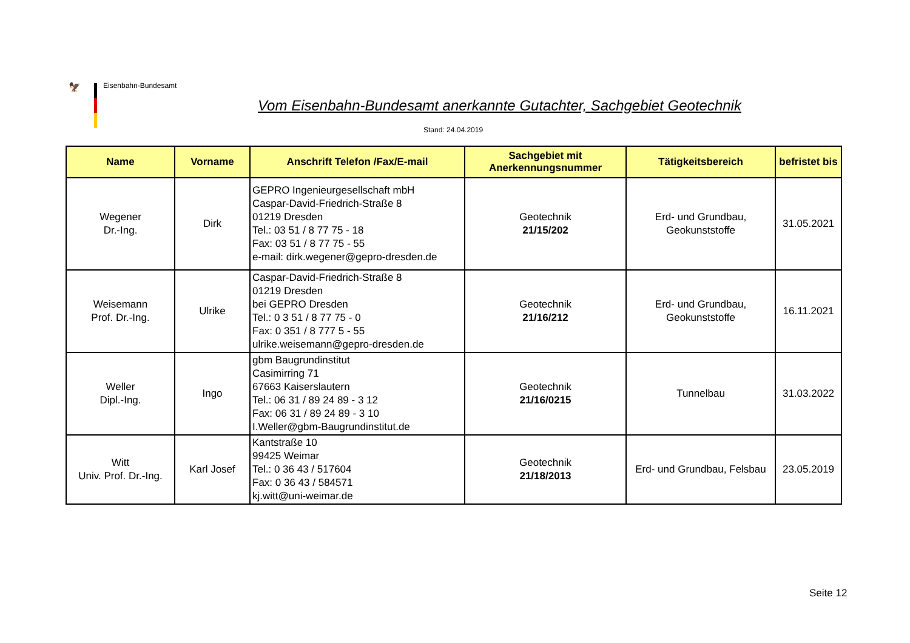🦅 Eisenbahn-Bundesamt
Vom Eisenbahn-Bundesamt anerkannte Gutachter, Sachgebiet Geotechnik
Stand: 24.04.2019
| Name | Vorname | Anschrift Telefon /Fax/E-mail | Sachgebiet mit Anerkennungsnummer | Tätigkeitsbereich | befristet bis |
| --- | --- | --- | --- | --- | --- |
| Wegener Dr.-Ing. | Dirk | GEPRO Ingenieurgesellschaft mbH Caspar-David-Friedrich-Straße 8 01219 Dresden Tel.: 03 51 / 8 77 75 - 18 Fax: 03 51 / 8 77 75 - 55 e-mail: dirk.wegener@gepro-dresden.de | Geotechnik 21/15/202 | Erd- und Grundbau, Geokunststoffe | 31.05.2021 |
| Weisemann Prof. Dr.-Ing. | Ulrike | Caspar-David-Friedrich-Straße 8 01219 Dresden bei GEPRO Dresden Tel.: 0 3 51 / 8 77 75 - 0 Fax: 0 351 / 8 777 5 - 55 ulrike.weisemann@gepro-dresden.de | Geotechnik 21/16/212 | Erd- und Grundbau, Geokunststoffe | 16.11.2021 |
| Weller Dipl.-Ing. | Ingo | gbm Baugrundinstitut Casimirring 71 67663 Kaiserslautern Tel.: 06 31 / 89 24 89 - 3 12 Fax: 06 31 / 89 24 89 - 3 10 I.Weller@gbm-Baugrundinstitut.de | Geotechnik 21/16/0215 | Tunnelbau | 31.03.2022 |
| Witt Univ. Prof. Dr.-Ing. | Karl Josef | Kantstraße 10 99425 Weimar Tel.: 0 36 43 / 517604 Fax: 0 36 43 / 584571 kj.witt@uni-weimar.de | Geotechnik 21/18/2013 | Erd- und Grundbau, Felsbau | 23.05.2019 |
Seite 12